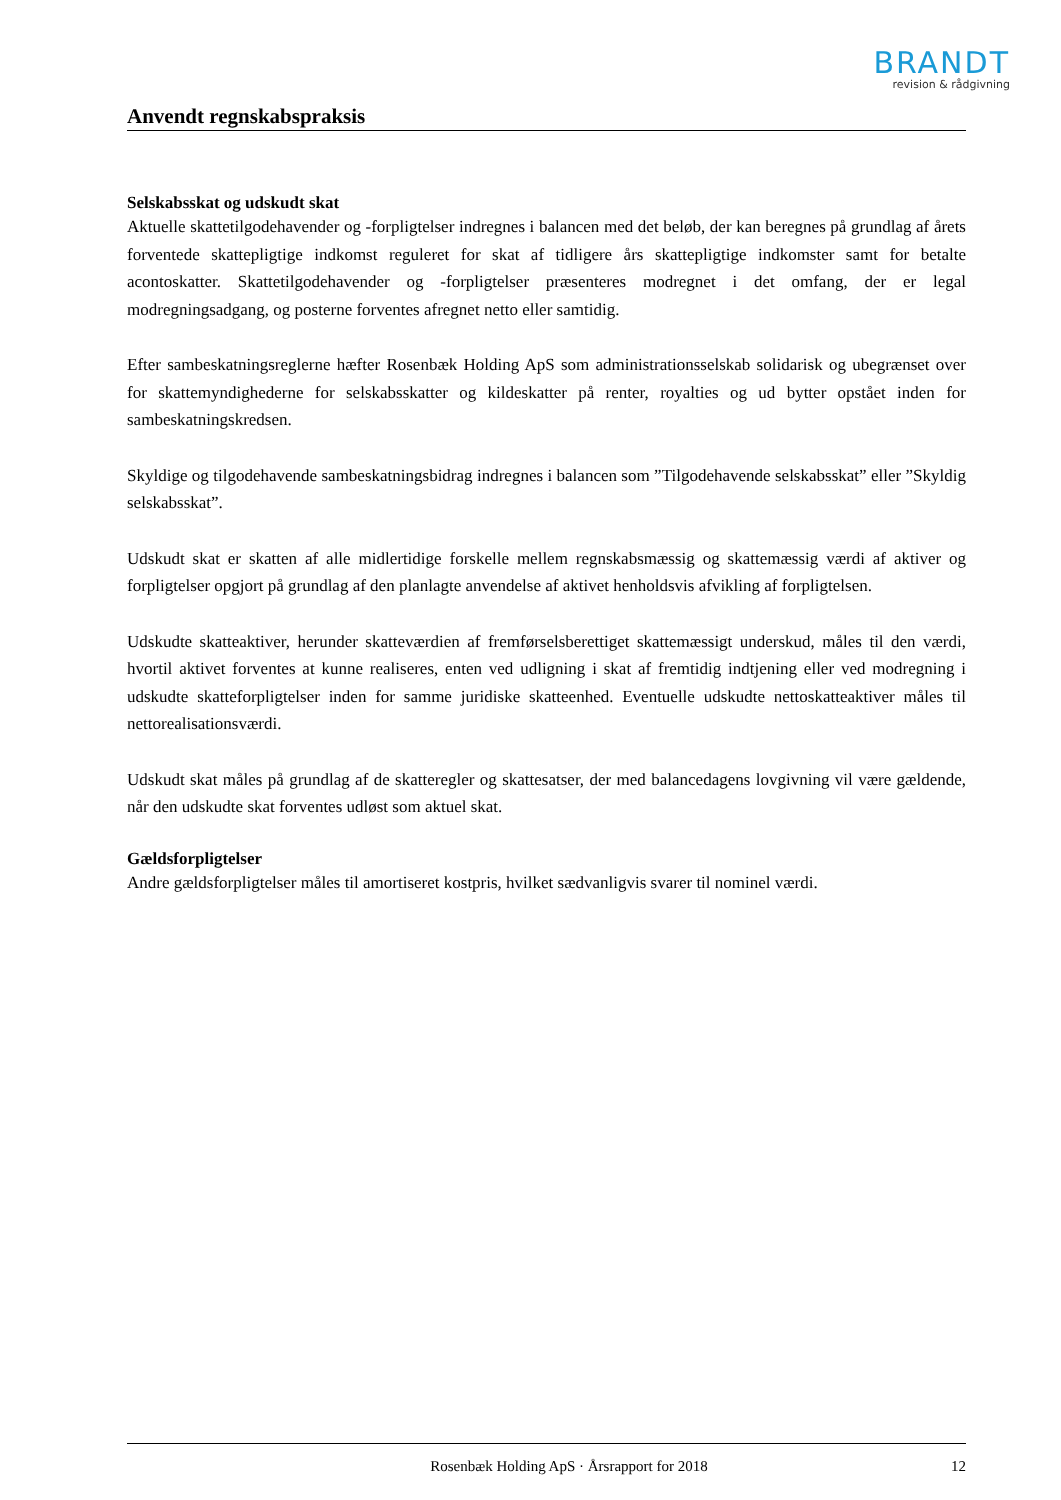BRANDT
revision & rådgivning
Anvendt regnskabspraksis
Selskabsskat og udskudt skat
Aktuelle skattetilgodehavender og -forpligtelser indregnes i balancen med det beløb, der kan beregnes på grundlag af årets forventede skattepligtige indkomst reguleret for skat af tidligere års skattepligtige indkomster samt for betalte acontoskatter. Skattetilgodehavender og -forpligtelser præsenteres modregnet i det omfang, der er legal modregningsadgang, og posterne forventes afregnet netto eller samtidig.
Efter sambeskatningsreglerne hæfter Rosenbæk Holding ApS som administrationsselskab solidarisk og ubegrænset over for skattemyndighederne for selskabsskatter og kildeskatter på renter, royalties og ud bytter opstået inden for sambeskatningskredsen.
Skyldige og tilgodehavende sambeskatningsbidrag indregnes i balancen som ”Tilgodehavende selskabsskat” eller ”Skyldig selskabsskat”.
Udskudt skat er skatten af alle midlertidige forskelle mellem regnskabsmæssig og skattemæssig værdi af aktiver og forpligtelser opgjort på grundlag af den planlagte anvendelse af aktivet henholdsvis afvikling af forpligtelsen.
Udskudte skatteaktiver, herunder skatteværdien af fremførselsberettiget skattemæssigt underskud, måles til den værdi, hvortil aktivet forventes at kunne realiseres, enten ved udligning i skat af fremtidig indtjening eller ved modregning i udskudte skatteforpligtelser inden for samme juridiske skatteenhed. Eventuelle udskudte nettoskatteaktiver måles til nettorealisationsværdi.
Udskudt skat måles på grundlag af de skatteregler og skattesatser, der med balancedagens lovgivning vil være gældende, når den udskudte skat forventes udløst som aktuel skat.
Gældsforpligtelser
Andre gældsforpligtelser måles til amortiseret kostpris, hvilket sædvanligvis svarer til nominel værdi.
Rosenbæk Holding ApS · Årsrapport for 2018 12